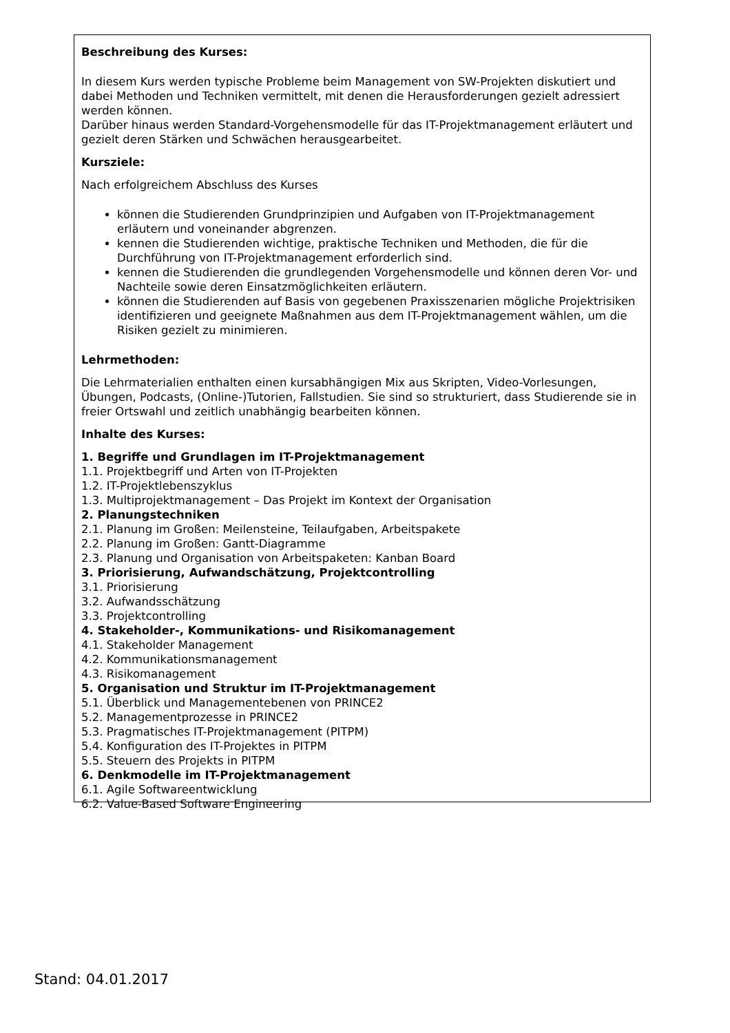Beschreibung des Kurses:
In diesem Kurs werden typische Probleme beim Management von SW-Projekten diskutiert und dabei Methoden und Techniken vermittelt, mit denen die Herausforderungen gezielt adressiert werden können.
Darüber hinaus werden Standard-Vorgehensmodelle für das IT-Projektmanagement erläutert und gezielt deren Stärken und Schwächen herausgearbeitet.
Kursziele:
Nach erfolgreichem Abschluss des Kurses
können die Studierenden Grundprinzipien und Aufgaben von IT-Projektmanagement erläutern und voneinander abgrenzen.
kennen die Studierenden wichtige, praktische Techniken und Methoden, die für die Durchführung von IT-Projektmanagement erforderlich sind.
kennen die Studierenden die grundlegenden Vorgehensmodelle und können deren Vor- und Nachteile sowie deren Einsatzmöglichkeiten erläutern.
können die Studierenden auf Basis von gegebenen Praxisszenarien mögliche Projektrisiken identifizieren und geeignete Maßnahmen aus dem IT-Projektmanagement wählen, um die Risiken gezielt zu minimieren.
Lehrmethoden:
Die Lehrmaterialien enthalten einen kursabhängigen Mix aus Skripten, Video-Vorlesungen, Übungen, Podcasts, (Online-)Tutorien, Fallstudien. Sie sind so strukturiert, dass Studierende sie in freier Ortswahl und zeitlich unabhängig bearbeiten können.
Inhalte des Kurses:
1. Begriffe und Grundlagen im IT-Projektmanagement
1.1. Projektbegriff und Arten von IT-Projekten
1.2. IT-Projektlebenszyklus
1.3. Multiprojektmanagement – Das Projekt im Kontext der Organisation
2. Planungstechniken
2.1. Planung im Großen: Meilensteine, Teilaufgaben, Arbeitspakete
2.2. Planung im Großen: Gantt-Diagramme
2.3. Planung und Organisation von Arbeitspaketen: Kanban Board
3. Priorisierung, Aufwandschätzung, Projektcontrolling
3.1. Priorisierung
3.2. Aufwandsschätzung
3.3. Projektcontrolling
4. Stakeholder-, Kommunikations- und Risikomanagement
4.1. Stakeholder Management
4.2. Kommunikationsmanagement
4.3. Risikomanagement
5. Organisation und Struktur im IT-Projektmanagement
5.1. Überblick und Managementebenen von PRINCE2
5.2. Managementprozesse in PRINCE2
5.3. Pragmatisches IT-Projektmanagement (PITPM)
5.4. Konfiguration des IT-Projektes in PITPM
5.5. Steuern des Projekts in PITPM
6. Denkmodelle im IT-Projektmanagement
6.1. Agile Softwareentwicklung
6.2. Value-Based Software Engineering
Stand: 04.01.2017